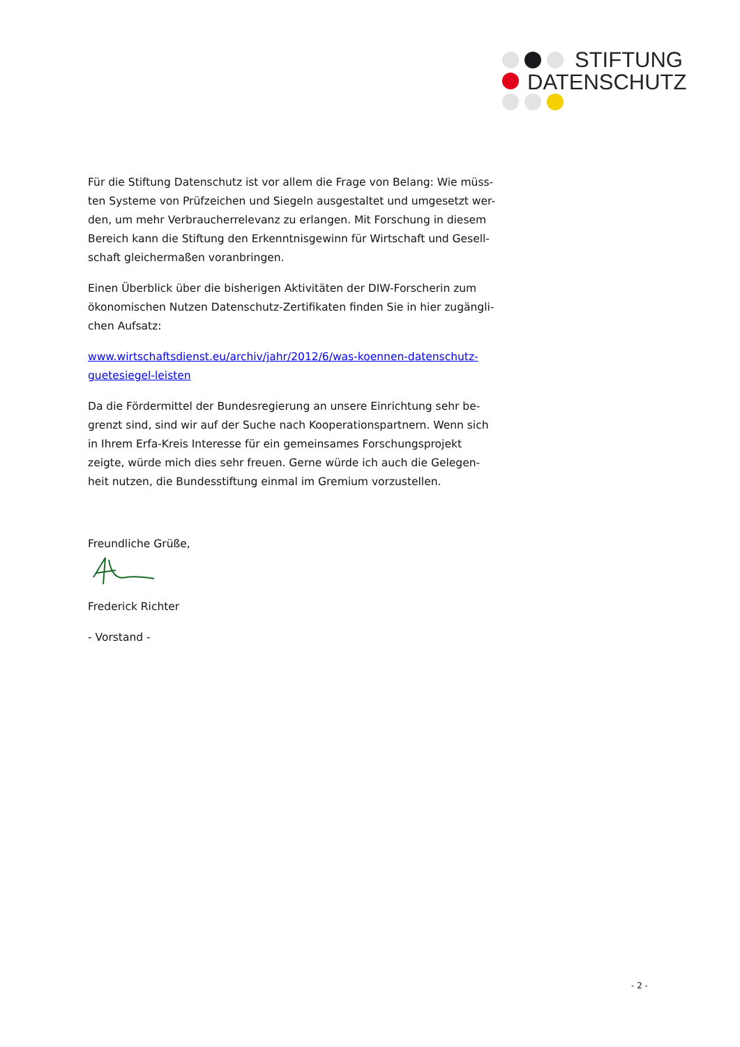STIFTUNG
DATENSCHUTZ
Für die Stiftung Datenschutz ist vor allem die Frage von Belang: Wie müss-ten Systeme von Prüfzeichen und Siegeln ausgestaltet und umgesetzt wer-den, um mehr Verbraucherrelevanz zu erlangen. Mit Forschung in diesem Bereich kann die Stiftung den Erkenntnisgewinn für Wirtschaft und Gesell-schaft gleichermaßen voranbringen.
Einen Überblick über die bisherigen Aktivitäten der DIW-Forscherin zum ökonomischen Nutzen Datenschutz-Zertifikaten finden Sie in hier zugängli-chen Aufsatz:
www.wirtschaftsdienst.eu/archiv/jahr/2012/6/was-koennen-datenschutz-guetesiegel-leisten
Da die Fördermittel der Bundesregierung an unsere Einrichtung sehr be-grenzt sind, sind wir auf der Suche nach Kooperationspartnern. Wenn sich in Ihrem Erfa-Kreis Interesse für ein gemeinsames Forschungsprojekt zeigte, würde mich dies sehr freuen. Gerne würde ich auch die Gelegen-heit nutzen, die Bundesstiftung einmal im Gremium vorzustellen.
Freundliche Grüße,
Frederick Richter
- Vorstand -
- 2 -